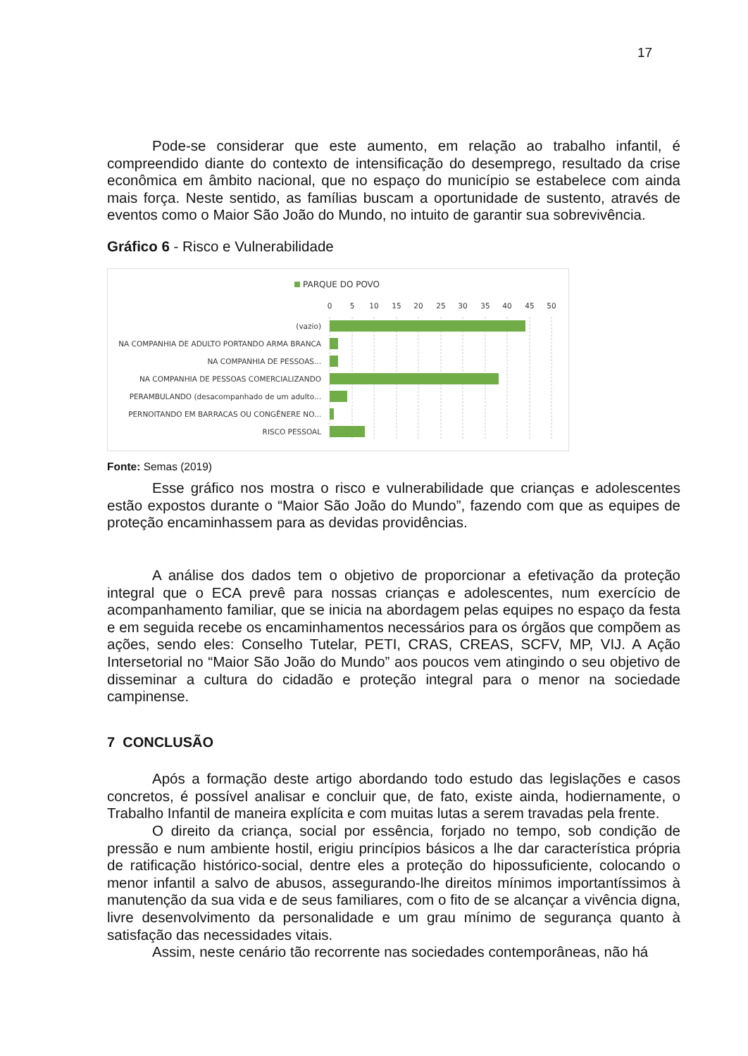17
Pode-se considerar que este aumento, em relação ao trabalho infantil, é compreendido diante do contexto de intensificação do desemprego, resultado da crise econômica em âmbito nacional, que no espaço do município se estabelece com ainda mais força. Neste sentido, as famílias buscam a oportunidade de sustento, através de eventos como o Maior São João do Mundo, no intuito de garantir sua sobrevivência.
Gráfico 6 - Risco e Vulnerabilidade
PARQUE DO POVO
0
5
10
15
20
25
30
35
40
45
50
(vazio)
NA COMPANHIA DE ADULTO PORTANDO ARMA BRANCA
NA COMPANHIA DE PESSOAS...
NA COMPANHIA DE PESSOAS COMERCIALIZANDO
PERAMBULANDO (desacompanhado de um adulto...
PERNOITANDO EM BARRACAS OU CONGÊNERE NO...
RISCO PESSOAL
Fonte: Semas (2019)
Esse gráfico nos mostra o risco e vulnerabilidade que crianças e adolescentes estão expostos durante o “Maior São João do Mundo”, fazendo com que as equipes de proteção encaminhassem para as devidas providências.
A análise dos dados tem o objetivo de proporcionar a efetivação da proteção integral que o ECA prevê para nossas crianças e adolescentes, num exercício de acompanhamento familiar, que se inicia na abordagem pelas equipes no espaço da festa e em seguida recebe os encaminhamentos necessários para os órgãos que compõem as ações, sendo eles: Conselho Tutelar, PETI, CRAS, CREAS, SCFV, MP, VIJ. A Ação Intersetorial no “Maior São João do Mundo” aos poucos vem atingindo o seu objetivo de disseminar a cultura do cidadão e proteção integral para o menor na sociedade campinense.
7 CONCLUSÃO
Após a formação deste artigo abordando todo estudo das legislações e casos concretos, é possível analisar e concluir que, de fato, existe ainda, hodiernamente, o Trabalho Infantil de maneira explícita e com muitas lutas a serem travadas pela frente.
O direito da criança, social por essência, forjado no tempo, sob condição de pressão e num ambiente hostil, erigiu princípios básicos a lhe dar característica própria de ratificação histórico-social, dentre eles a proteção do hipossuficiente, colocando o menor infantil a salvo de abusos, assegurando-lhe direitos mínimos importantíssimos à manutenção da sua vida e de seus familiares, com o fito de se alcançar a vivência digna, livre desenvolvimento da personalidade e um grau mínimo de segurança quanto à satisfação das necessidades vitais.
Assim, neste cenário tão recorrente nas sociedades contemporâneas, não há